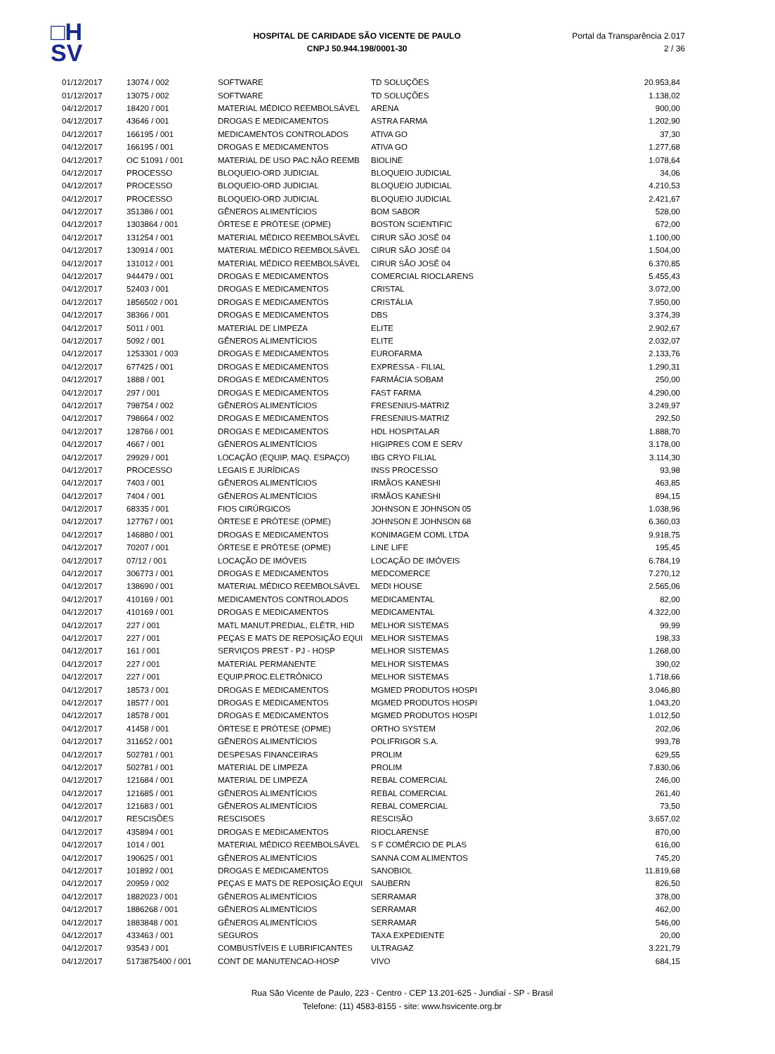□H
SV
HOSPITAL DE CARIDADE SÃO VICENTE DE PAULO
CNPJ 50.944.198/0001-30
Portal da Transparência 2.017
2 / 36
| 01/12/2017 | 13074 / 002 | SOFTWARE | TD SOLUÇÕES | 20.953,84 |
| 01/12/2017 | 13075 / 002 | SOFTWARE | TD SOLUÇÕES | 1.138,02 |
| 04/12/2017 | 18420 / 001 | MATERIAL MÉDICO REEMBOLSÁVEL | ARENA | 900,00 |
| 04/12/2017 | 43646 / 001 | DROGAS E MEDICAMENTOS | ASTRA FARMA | 1.202,90 |
| 04/12/2017 | 166195 / 001 | MEDICAMENTOS CONTROLADOS | ATIVA GO | 37,30 |
| 04/12/2017 | 166195 / 001 | DROGAS E MEDICAMENTOS | ATIVA GO | 1.277,68 |
| 04/12/2017 | OC 51091 / 001 | MATERIAL DE USO PAC.NÃO REEMB | BIOLINE | 1.078,64 |
| 04/12/2017 | PROCESSO | BLOQUEIO-ORD JUDICIAL | BLOQUEIO JUDICIAL | 34,06 |
| 04/12/2017 | PROCESSO | BLOQUEIO-ORD JUDICIAL | BLOQUEIO JUDICIAL | 4.210,53 |
| 04/12/2017 | PROCESSO | BLOQUEIO-ORD JUDICIAL | BLOQUEIO JUDICIAL | 2.421,67 |
| 04/12/2017 | 351386 / 001 | GÊNEROS ALIMENTÍCIOS | BOM SABOR | 528,00 |
| 04/12/2017 | 1303864 / 001 | ÓRTESE E PRÓTESE (OPME) | BOSTON SCIENTIFIC | 672,00 |
| 04/12/2017 | 131254 / 001 | MATERIAL MÉDICO REEMBOLSÁVEL | CIRUR SÃO JOSÉ 04 | 1.100,00 |
| 04/12/2017 | 130914 / 001 | MATERIAL MÉDICO REEMBOLSÁVEL | CIRUR SÃO JOSÉ 04 | 1.504,00 |
| 04/12/2017 | 131012 / 001 | MATERIAL MÉDICO REEMBOLSÁVEL | CIRUR SÃO JOSÉ 04 | 6.370,85 |
| 04/12/2017 | 944479 / 001 | DROGAS E MEDICAMENTOS | COMERCIAL RIOCLARENS | 5.455,43 |
| 04/12/2017 | 52403 / 001 | DROGAS E MEDICAMENTOS | CRISTAL | 3.072,00 |
| 04/12/2017 | 1856502 / 001 | DROGAS E MEDICAMENTOS | CRISTÁLIA | 7.950,00 |
| 04/12/2017 | 38366 / 001 | DROGAS E MEDICAMENTOS | DBS | 3.374,39 |
| 04/12/2017 | 5011 / 001 | MATERIAL DE LIMPEZA | ELITE | 2.902,67 |
| 04/12/2017 | 5092 / 001 | GÊNEROS ALIMENTÍCIOS | ELITE | 2.032,07 |
| 04/12/2017 | 1253301 / 003 | DROGAS E MEDICAMENTOS | EUROFARMA | 2.133,76 |
| 04/12/2017 | 677425 / 001 | DROGAS E MEDICAMENTOS | EXPRESSA - FILIAL | 1.290,31 |
| 04/12/2017 | 1888 / 001 | DROGAS E MEDICAMENTOS | FARMÁCIA SOBAM | 250,00 |
| 04/12/2017 | 297 / 001 | DROGAS E MEDICAMENTOS | FAST FARMA | 4.290,00 |
| 04/12/2017 | 798754 / 002 | GÊNEROS ALIMENTÍCIOS | FRESENIUS-MATRIZ | 3.249,97 |
| 04/12/2017 | 798664 / 002 | DROGAS E MEDICAMENTOS | FRESENIUS-MATRIZ | 292,50 |
| 04/12/2017 | 128766 / 001 | DROGAS E MEDICAMENTOS | HDL HOSPITALAR | 1.888,70 |
| 04/12/2017 | 4667 / 001 | GÊNEROS ALIMENTÍCIOS | HIGIPRES COM E SERV | 3.178,00 |
| 04/12/2017 | 29929 / 001 | LOCAÇÃO (EQUIP, MAQ. ESPAÇO) | IBG CRYO FILIAL | 3.114,30 |
| 04/12/2017 | PROCESSO | LEGAIS E JURÍDICAS | INSS PROCESSO | 93,98 |
| 04/12/2017 | 7403 / 001 | GÊNEROS ALIMENTÍCIOS | IRMÃOS KANESHI | 463,85 |
| 04/12/2017 | 7404 / 001 | GÊNEROS ALIMENTÍCIOS | IRMÃOS KANESHI | 894,15 |
| 04/12/2017 | 68335 / 001 | FIOS CIRÚRGICOS | JOHNSON E JOHNSON 05 | 1.038,96 |
| 04/12/2017 | 127767 / 001 | ÓRTESE E PRÓTESE (OPME) | JOHNSON E JOHNSON 68 | 6.360,03 |
| 04/12/2017 | 146880 / 001 | DROGAS E MEDICAMENTOS | KONIMAGEM COML LTDA | 9.918,75 |
| 04/12/2017 | 70207 / 001 | ÓRTESE E PRÓTESE (OPME) | LINE LIFE | 195,45 |
| 04/12/2017 | 07/12 / 001 | LOCAÇÃO DE IMÓVEIS | LOCAÇÃO DE IMÓVEIS | 6.784,19 |
| 04/12/2017 | 306773 / 001 | DROGAS E MEDICAMENTOS | MEDCOMERCE | 7.270,12 |
| 04/12/2017 | 138690 / 001 | MATERIAL MÉDICO REEMBOLSÁVEL | MEDI HOUSE | 2.565,06 |
| 04/12/2017 | 410169 / 001 | MEDICAMENTOS CONTROLADOS | MEDICAMENTAL | 82,00 |
| 04/12/2017 | 410169 / 001 | DROGAS E MEDICAMENTOS | MEDICAMENTAL | 4.322,00 |
| 04/12/2017 | 227 / 001 | MATL MANUT.PREDIAL, ELÉTR, HID | MELHOR SISTEMAS | 99,99 |
| 04/12/2017 | 227 / 001 | PEÇAS E MATS DE REPOSIÇÃO EQUI | MELHOR SISTEMAS | 198,33 |
| 04/12/2017 | 161 / 001 | SERVIÇOS PREST - PJ - HOSP | MELHOR SISTEMAS | 1.268,00 |
| 04/12/2017 | 227 / 001 | MATERIAL PERMANENTE | MELHOR SISTEMAS | 390,02 |
| 04/12/2017 | 227 / 001 | EQUIP.PROC.ELETRÔNICO | MELHOR SISTEMAS | 1.718,66 |
| 04/12/2017 | 18573 / 001 | DROGAS E MEDICAMENTOS | MGMED PRODUTOS HOSPI | 3.046,80 |
| 04/12/2017 | 18577 / 001 | DROGAS E MEDICAMENTOS | MGMED PRODUTOS HOSPI | 1.043,20 |
| 04/12/2017 | 18578 / 001 | DROGAS E MEDICAMENTOS | MGMED PRODUTOS HOSPI | 1.012,50 |
| 04/12/2017 | 41458 / 001 | ÓRTESE E PRÓTESE (OPME) | ORTHO SYSTEM | 202,06 |
| 04/12/2017 | 311652 / 001 | GÊNEROS ALIMENTÍCIOS | POLIFRIGOR S.A. | 993,78 |
| 04/12/2017 | 502781 / 001 | DESPESAS FINANCEIRAS | PROLIM | 629,55 |
| 04/12/2017 | 502781 / 001 | MATERIAL DE LIMPEZA | PROLIM | 7.830,06 |
| 04/12/2017 | 121684 / 001 | MATERIAL DE LIMPEZA | REBAL COMERCIAL | 246,00 |
| 04/12/2017 | 121685 / 001 | GÊNEROS ALIMENTÍCIOS | REBAL COMERCIAL | 261,40 |
| 04/12/2017 | 121683 / 001 | GÊNEROS ALIMENTÍCIOS | REBAL COMERCIAL | 73,50 |
| 04/12/2017 | RESCISÕES | RESCISOES | RESCISÃO | 3.657,02 |
| 04/12/2017 | 435894 / 001 | DROGAS E MEDICAMENTOS | RIOCLARENSE | 870,00 |
| 04/12/2017 | 1014 / 001 | MATERIAL MÉDICO REEMBOLSÁVEL | S F COMÉRCIO DE PLAS | 616,00 |
| 04/12/2017 | 190625 / 001 | GÊNEROS ALIMENTÍCIOS | SANNA COM ALIMENTOS | 745,20 |
| 04/12/2017 | 101892 / 001 | DROGAS E MEDICAMENTOS | SANOBIOL | 11.819,68 |
| 04/12/2017 | 20959 / 002 | PEÇAS E MATS DE REPOSIÇÃO EQUI | SAUBERN | 826,50 |
| 04/12/2017 | 1882023 / 001 | GÊNEROS ALIMENTÍCIOS | SERRAMAR | 378,00 |
| 04/12/2017 | 1886268 / 001 | GÊNEROS ALIMENTÍCIOS | SERRAMAR | 462,00 |
| 04/12/2017 | 1883848 / 001 | GÊNEROS ALIMENTÍCIOS | SERRAMAR | 546,00 |
| 04/12/2017 | 433463 / 001 | SEGUROS | TAXA EXPEDIENTE | 20,00 |
| 04/12/2017 | 93543 / 001 | COMBUSTÍVEIS E LUBRIFICANTES | ULTRAGAZ | 3.221,79 |
| 04/12/2017 | 5173875400 / 001 | CONT DE MANUTENCAO-HOSP | VIVO | 684,15 |
Rua São Vicente de Paulo, 223 - Centro - CEP 13.201-625 - Jundiaí - SP - Brasil
Telefone: (11) 4583-8155 - site: www.hsvicente.org.br